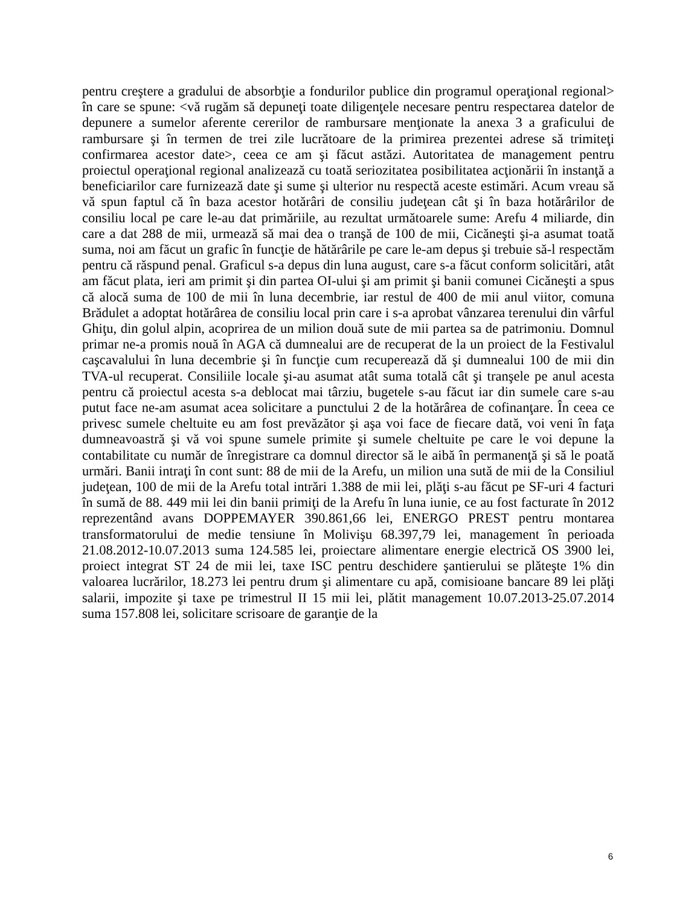pentru creştere a gradului de absorbţie a fondurilor publice din programul operaţional regional> în care se spune: <vă rugăm să depuneţi toate diligenţele necesare pentru respectarea datelor de depunere a sumelor aferente cererilor de rambursare menţionate la anexa 3 a graficului de rambursare şi în termen de trei zile lucrătoare de la primirea prezentei adrese să trimiteţi confirmarea acestor date>, ceea ce am şi făcut astăzi. Autoritatea de management pentru proiectul operaţional regional analizează cu toată seriozitatea posibilitatea acţionării în instanţă a beneficiarilor care furnizează date şi sume şi ulterior nu respectă aceste estimări. Acum vreau să vă spun faptul că în baza acestor hotărâri de consiliu judeţean cât şi în baza hotărârilor de consiliu local pe care le-au dat primăriile, au rezultat următoarele sume: Arefu 4 miliarde, din care a dat 288 de mii, urmează să mai dea o tranşă de 100 de mii, Cicăneşti şi-a asumat toată suma, noi am făcut un grafic în funcţie de hătărârile pe care le-am depus şi trebuie să-l respectăm pentru că răspund penal. Graficul s-a depus din luna august, care s-a făcut conform solicitări, atât am făcut plata, ieri am primit şi din partea OI-ului şi am primit şi banii comunei Cicăneşti a spus că alocă suma de 100 de mii în luna decembrie, iar restul de 400 de mii anul viitor, comuna Brădulet a adoptat hotărârea de consiliu local prin care i s-a aprobat vânzarea terenului din vârful Ghiţu, din golul alpin, acoprirea de un milion două sute de mii partea sa de patrimoniu. Domnul primar ne-a promis nouă în AGA că dumnealui are de recuperat de la un proiect de la Festivalul caşcavalului în luna decembrie şi în funcţie cum recuperează dă şi dumnealui 100 de mii din TVA-ul recuperat. Consiliile locale şi-au asumat atât suma totală cât şi tranşele pe anul acesta pentru că proiectul acesta s-a deblocat mai târziu, bugetele s-au făcut iar din sumele care s-au putut face ne-am asumat acea solicitare a punctului 2 de la hotărârea de cofinanţare. În ceea ce privesc sumele cheltuite eu am fost prevăzător şi aşa voi face de fiecare dată, voi veni în faţa dumneavoastră şi vă voi spune sumele primite şi sumele cheltuite pe care le voi depune la contabilitate cu număr de înregistrare ca domnul director să le aibă în permanenţă şi să le poată urmări. Banii intraţi în cont sunt: 88 de mii de la Arefu, un milion una sută de mii de la Consiliul judeţean, 100 de mii de la Arefu total intrări 1.388 de mii lei, plăţi s-au făcut pe SF-uri 4 facturi în sumă de 88. 449 mii lei din banii primiţi de la Arefu în luna iunie, ce au fost facturate în 2012 reprezentând avans DOPPEMAYER 390.861,66 lei, ENERGO PREST pentru montarea transformatorului de medie tensiune în Molivişu 68.397,79 lei, management în perioada 21.08.2012-10.07.2013 suma 124.585 lei, proiectare alimentare energie electrică OS 3900 lei, proiect integrat ST 24 de mii lei, taxe ISC pentru deschidere şantierului se plăteşte 1% din valoarea lucrărilor, 18.273 lei pentru drum şi alimentare cu apă, comisioane bancare 89 lei plăţi salarii, impozite şi taxe pe trimestrul II 15 mii lei, plătit management 10.07.2013-25.07.2014 suma 157.808 lei, solicitare scrisoare de garanţie de la
6